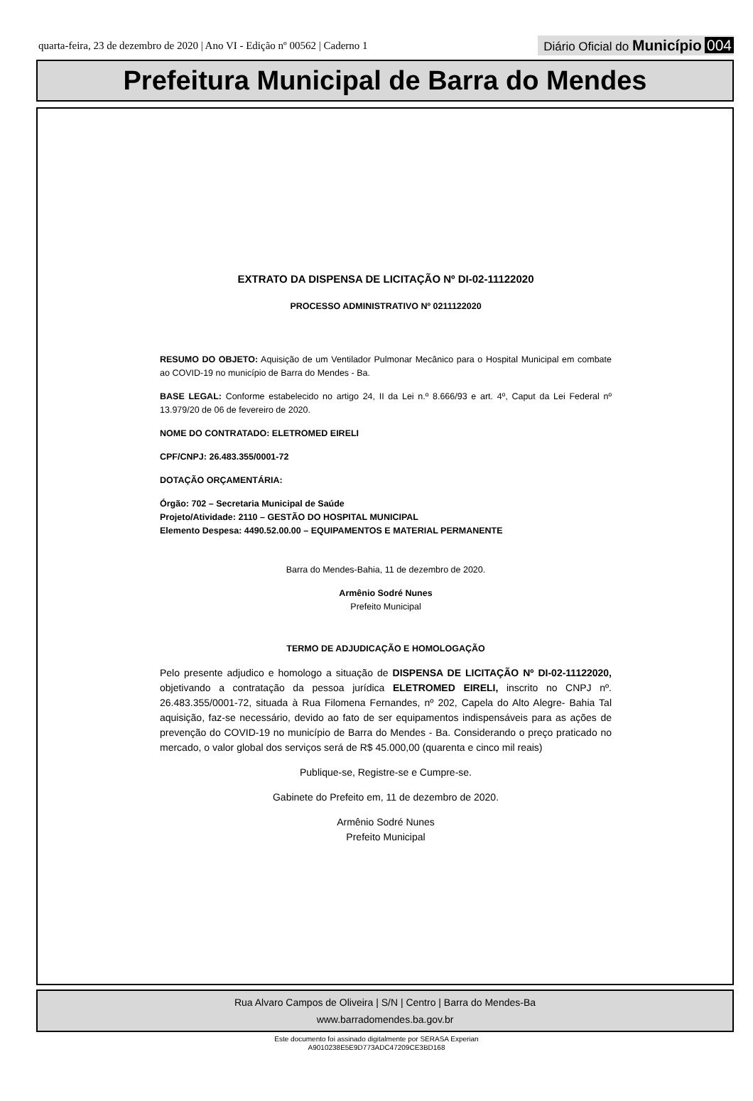quarta-feira, 23 de dezembro de 2020 | Ano VI - Edição nº 00562 | Caderno 1 Diário Oficial do Município 004
Prefeitura Municipal de Barra do Mendes
EXTRATO DA DISPENSA DE LICITAÇÃO Nº DI-02-11122020
PROCESSO ADMINISTRATIVO Nº 0211122020
RESUMO DO OBJETO: Aquisição de um Ventilador Pulmonar Mecânico para o Hospital Municipal em combate ao COVID-19 no município de Barra do Mendes - Ba.
BASE LEGAL: Conforme estabelecido no artigo 24, II da Lei n.º 8.666/93 e art. 4º, Caput da Lei Federal nº 13.979/20 de 06 de fevereiro de 2020.
NOME DO CONTRATADO: ELETROMED EIRELI
CPF/CNPJ: 26.483.355/0001-72
DOTAÇÃO ORÇAMENTÁRIA:
Órgão: 702 – Secretaria Municipal de Saúde
Projeto/Atividade: 2110 – GESTÃO DO HOSPITAL MUNICIPAL
Elemento Despesa: 4490.52.00.00 – EQUIPAMENTOS E MATERIAL PERMANENTE
Barra do Mendes-Bahia, 11 de dezembro de 2020.
Armênio Sodré Nunes
Prefeito Municipal
TERMO DE ADJUDICAÇÃO E HOMOLOGAÇÃO
Pelo presente adjudico e homologo a situação de DISPENSA DE LICITAÇÃO Nº DI-02-11122020, objetivando a contratação da pessoa jurídica ELETROMED EIRELI, inscrito no CNPJ nº. 26.483.355/0001-72, situada à Rua Filomena Fernandes, nº 202, Capela do Alto Alegre- Bahia Tal aquisição, faz-se necessário, devido ao fato de ser equipamentos indispensáveis para as ações de prevenção do COVID-19 no município de Barra do Mendes - Ba. Considerando o preço praticado no mercado, o valor global dos serviços será de R$ 45.000,00 (quarenta e cinco mil reais)
Publique-se, Registre-se e Cumpre-se.
Gabinete do Prefeito em, 11 de dezembro de 2020.
Armênio Sodré Nunes
Prefeito Municipal
Rua Alvaro Campos de Oliveira | S/N | Centro | Barra do Mendes-Ba
www.barradomendes.ba.gov.br
Este documento foi assinado digitalmente por SERASA Experian
A9010238E5E9D773ADC47209CE3BD168